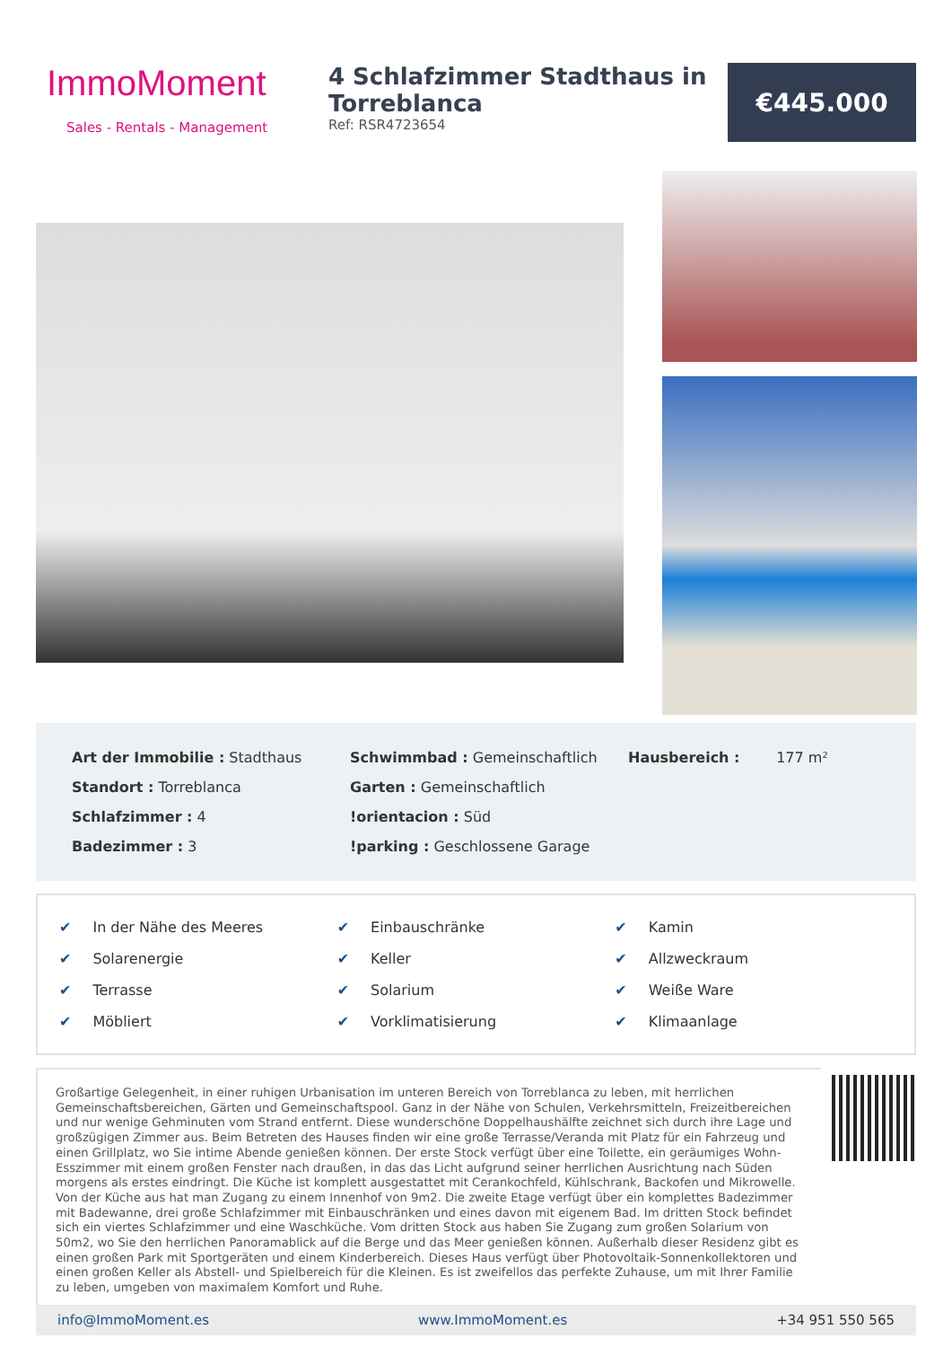ImmoMoment
Sales - Rentals - Management
4 Schlafzimmer Stadthaus in Torreblanca
Ref: RSR4723654
€445.000
Art der Immobilie : Stadthaus
Standort : Torreblanca
Schlafzimmer : 4
Badezimmer : 3
Schwimmbad : Gemeinschaftlich
Garten : Gemeinschaftlich
!orientacion : Süd
!parking : Geschlossene Garage
Hausbereich : 177 m²
✔ In der Nähe des Meeres
✔ Solarenergie
✔ Terrasse
✔ Möbliert
✔ Einbauschränke
✔ Keller
✔ Solarium
✔ Vorklimatisierung
✔ Kamin
✔ Allzweckraum
✔ Weiße Ware
✔ Klimaanlage
Großartige Gelegenheit, in einer ruhigen Urbanisation im unteren Bereich von Torreblanca zu leben, mit herrlichen Gemeinschaftsbereichen, Gärten und Gemeinschaftspool. Ganz in der Nähe von Schulen, Verkehrsmitteln, Freizeitbereichen und nur wenige Gehminuten vom Strand entfernt. Diese wunderschöne Doppelhaushälfte zeichnet sich durch ihre Lage und großzügigen Zimmer aus. Beim Betreten des Hauses finden wir eine große Terrasse/Veranda mit Platz für ein Fahrzeug und einen Grillplatz, wo Sie intime Abende genießen können. Der erste Stock verfügt über eine Toilette, ein geräumiges Wohn-Esszimmer mit einem großen Fenster nach draußen, in das das Licht aufgrund seiner herrlichen Ausrichtung nach Süden morgens als erstes eindringt. Die Küche ist komplett ausgestattet mit Cerankochfeld, Kühlschrank, Backofen und Mikrowelle. Von der Küche aus hat man Zugang zu einem Innenhof von 9m2. Die zweite Etage verfügt über ein komplettes Badezimmer mit Badewanne, drei große Schlafzimmer mit Einbauschränken und eines davon mit eigenem Bad. Im dritten Stock befindet sich ein viertes Schlafzimmer und eine Waschküche. Vom dritten Stock aus haben Sie Zugang zum großen Solarium von 50m2, wo Sie den herrlichen Panoramablick auf die Berge und das Meer genießen können. Außerhalb dieser Residenz gibt es einen großen Park mit Sportgeräten und einem Kinderbereich. Dieses Haus verfügt über Photovoltaik-Sonnenkollektoren und einen großen Keller als Abstell- und Spielbereich für die Kleinen. Es ist zweifellos das perfekte Zuhause, um mit Ihrer Familie zu leben, umgeben von maximalem Komfort und Ruhe.
info@ImmoMoment.es www.ImmoMoment.es +34 951 550 565